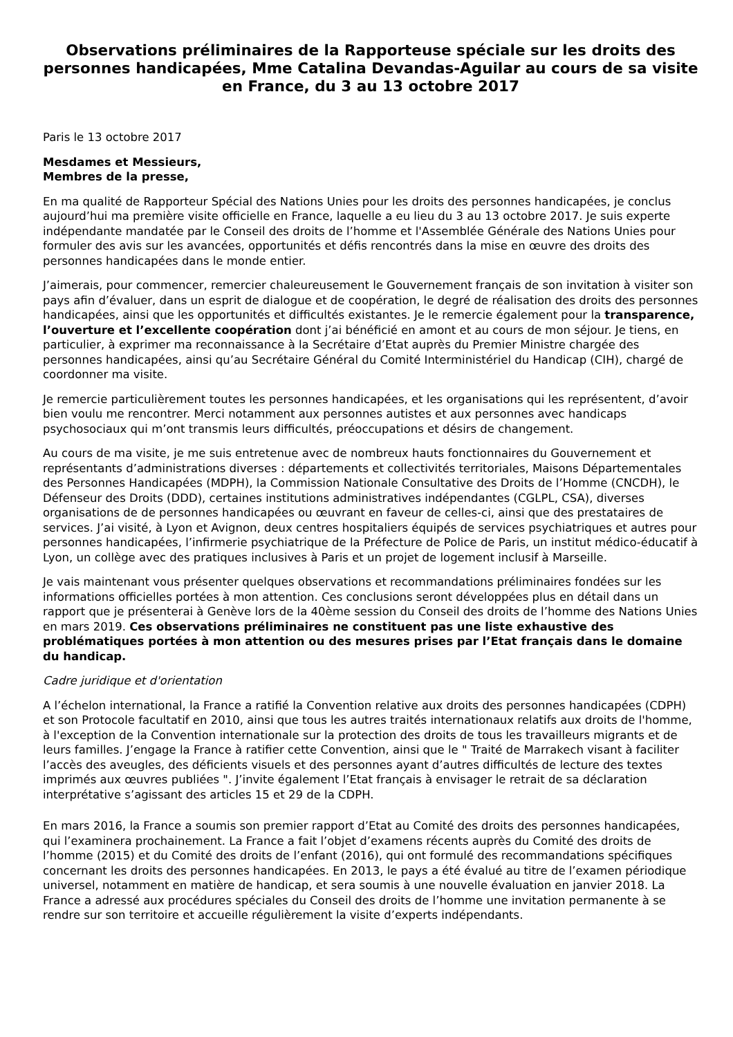Observations préliminaires de la Rapporteuse spéciale sur les droits des personnes handicapées, Mme Catalina Devandas-Aguilar au cours de sa visite en France, du 3 au 13 octobre 2017
Paris le 13 octobre 2017
Mesdames et Messieurs,
Membres de la presse,
En ma qualité de Rapporteur Spécial des Nations Unies pour les droits des personnes handicapées, je conclus aujourd’hui ma première visite officielle en France, laquelle a eu lieu du 3 au 13 octobre 2017. Je suis experte indépendante mandatée par le Conseil des droits de l’homme et l'Assemblée Générale des Nations Unies pour formuler des avis sur les avancées, opportunités et défis rencontrés dans la mise en œuvre des droits des personnes handicapées dans le monde entier.
J’aimerais, pour commencer, remercier chaleureusement le Gouvernement français de son invitation à visiter son pays afin d’évaluer, dans un esprit de dialogue et de coopération, le degré de réalisation des droits des personnes handicapées, ainsi que les opportunités et difficultés existantes. Je le remercie également pour la transparence, l’ouverture et l’excellente coopération dont j’ai bénéficié en amont et au cours de mon séjour. Je tiens, en particulier, à exprimer ma reconnaissance à la Secrétaire d’Etat auprès du Premier Ministre chargée des personnes handicapées, ainsi qu’au Secrétaire Général du Comité Interministériel du Handicap (CIH), chargé de coordonner ma visite.
Je remercie particulièrement toutes les personnes handicapées, et les organisations qui les représentent, d’avoir bien voulu me rencontrer. Merci notamment aux personnes autistes et aux personnes avec handicaps psychosociaux qui m’ont transmis leurs difficultés, préoccupations et désirs de changement.
Au cours de ma visite, je me suis entretenue avec de nombreux hauts fonctionnaires du Gouvernement et représentants d’administrations diverses : départements et collectivités territoriales, Maisons Départementales des Personnes Handicapées (MDPH), la Commission Nationale Consultative des Droits de l’Homme (CNCDH), le Défenseur des Droits (DDD), certaines institutions administratives indépendantes (CGLPL, CSA), diverses organisations de de personnes handicapées ou œuvrant en faveur de celles-ci, ainsi que des prestataires de services. J’ai visité, à Lyon et Avignon, deux centres hospitaliers équipés de services psychiatriques et autres pour personnes handicapées, l’infirmerie psychiatrique de la Préfecture de Police de Paris, un institut médico-éducatif à Lyon, un collège avec des pratiques inclusives à Paris et un projet de logement inclusif à Marseille.
Je vais maintenant vous présenter quelques observations et recommandations préliminaires fondées sur les informations officielles portées à mon attention. Ces conclusions seront développées plus en détail dans un rapport que je présenterai à Genève lors de la 40ème session du Conseil des droits de l’homme des Nations Unies en mars 2019. Ces observations préliminaires ne constituent pas une liste exhaustive des problématiques portées à mon attention ou des mesures prises par l’Etat français dans le domaine du handicap.
Cadre juridique et d'orientation
A l’échelon international, la France a ratifié la Convention relative aux droits des personnes handicapées (CDPH) et son Protocole facultatif en 2010, ainsi que tous les autres traités internationaux relatifs aux droits de l'homme, à l'exception de la Convention internationale sur la protection des droits de tous les travailleurs migrants et de leurs familles. J’engage la France à ratifier cette Convention, ainsi que le " Traité de Marrakech visant à faciliter l’accès des aveugles, des déficients visuels et des personnes ayant d’autres difficultés de lecture des textes imprimés aux œuvres publiées ". J’invite également l’Etat français à envisager le retrait de sa déclaration interprétative s’agissant des articles 15 et 29 de la CDPH.
En mars 2016, la France a soumis son premier rapport d’Etat au Comité des droits des personnes handicapées, qui l’examinera prochainement. La France a fait l’objet d’examens récents auprès du Comité des droits de l’homme (2015) et du Comité des droits de l’enfant (2016), qui ont formulé des recommandations spécifiques concernant les droits des personnes handicapées. En 2013, le pays a été évalué au titre de l’examen périodique universel, notamment en matière de handicap, et sera soumis à une nouvelle évaluation en janvier 2018. La France a adressé aux procédures spéciales du Conseil des droits de l’homme une invitation permanente à se rendre sur son territoire et accueille régulièrement la visite d’experts indépendants.